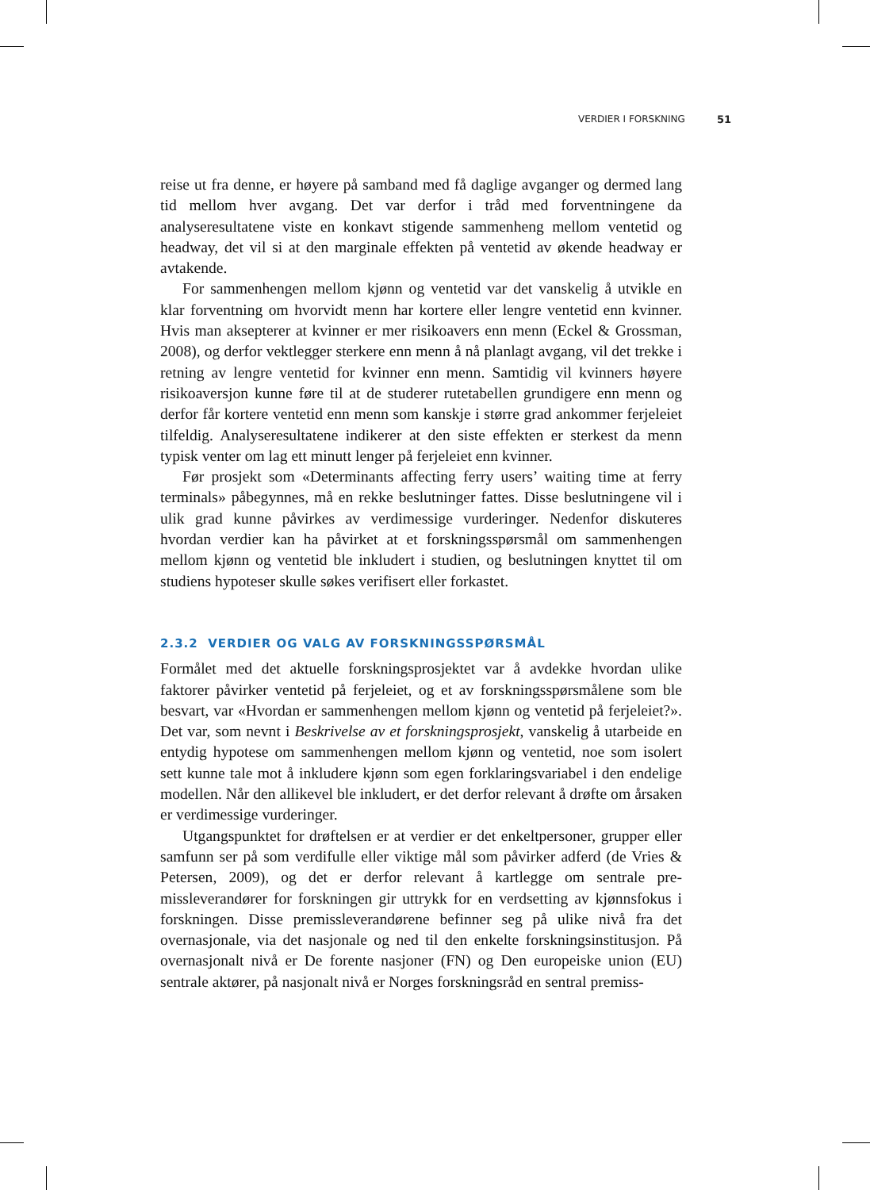VERDIER I FORSKNING 51
reise ut fra denne, er høyere på samband med få daglige avganger og dermed lang tid mellom hver avgang. Det var derfor i tråd med forventningene da analyseresultatene viste en konkavt stigende sammenheng mellom ventetid og headway, det vil si at den marginale effekten på ventetid av økende headway er avtakende.
For sammenhengen mellom kjønn og ventetid var det vanskelig å utvikle en klar forventning om hvorvidt menn har kortere eller lengre ventetid enn kvinner. Hvis man aksepterer at kvinner er mer risikoavers enn menn (Eckel & Grossman, 2008), og derfor vektlegger sterkere enn menn å nå planlagt avgang, vil det trekke i retning av lengre ventetid for kvinner enn menn. Samtidig vil kvinners høyere risikoaversjon kunne føre til at de studerer rutetabellen grundigere enn menn og derfor får kortere ventetid enn menn som kanskje i større grad ankommer ferjeleiet tilfeldig. Analyseresultatene indikerer at den siste effekten er sterkest da menn typisk venter om lag ett minutt lenger på ferjeleiet enn kvinner.
Før prosjekt som «Determinants affecting ferry users’ waiting time at ferry terminals» påbegynnes, må en rekke beslutninger fattes. Disse beslutningene vil i ulik grad kunne påvirkes av verdimessige vurderinger. Nedenfor diskuteres hvordan verdier kan ha påvirket at et forskningsspørsmål om sammenhengen mellom kjønn og ventetid ble inkludert i studien, og beslutningen knyttet til om studiens hypoteser skulle søkes verifisert eller forkastet.
2.3.2 VERDIER OG VALG AV FORSKNINGSSPØRSMÅL
Formålet med det aktuelle forskningsprosjektet var å avdekke hvordan ulike faktorer påvirker ventetid på ferjeleiet, og et av forskningsspørsmålene som ble besvart, var «Hvordan er sammenhengen mellom kjønn og ventetid på ferjeleiet?». Det var, som nevnt i Beskrivelse av et forskningsprosjekt, vanskelig å utarbeide en entydig hypotese om sammenhengen mellom kjønn og ventetid, noe som isolert sett kunne tale mot å inkludere kjønn som egen forklarings­variabel i den endelige modellen. Når den allikevel ble inkludert, er det derfor relevant å drøfte om årsaken er verdimessige vurderinger.
Utgangspunktet for drøftelsen er at verdier er det enkeltpersoner, grupper eller samfunn ser på som verdifulle eller viktige mål som påvirker adferd (de Vries & Petersen, 2009), og det er derfor relevant å kartlegge om sentrale pre­missleverandører for forskningen gir uttrykk for en verdsetting av kjønnsfokus i forskningen. Disse premissleverandørene befinner seg på ulike nivå fra det overnasjonale, via det nasjonale og ned til den enkelte forskningsinstitusjon. På overnasjonalt nivå er De forente nasjoner (FN) og Den europeiske union (EU) sentrale aktører, på nasjonalt nivå er Norges forskningsråd en sentral premiss-